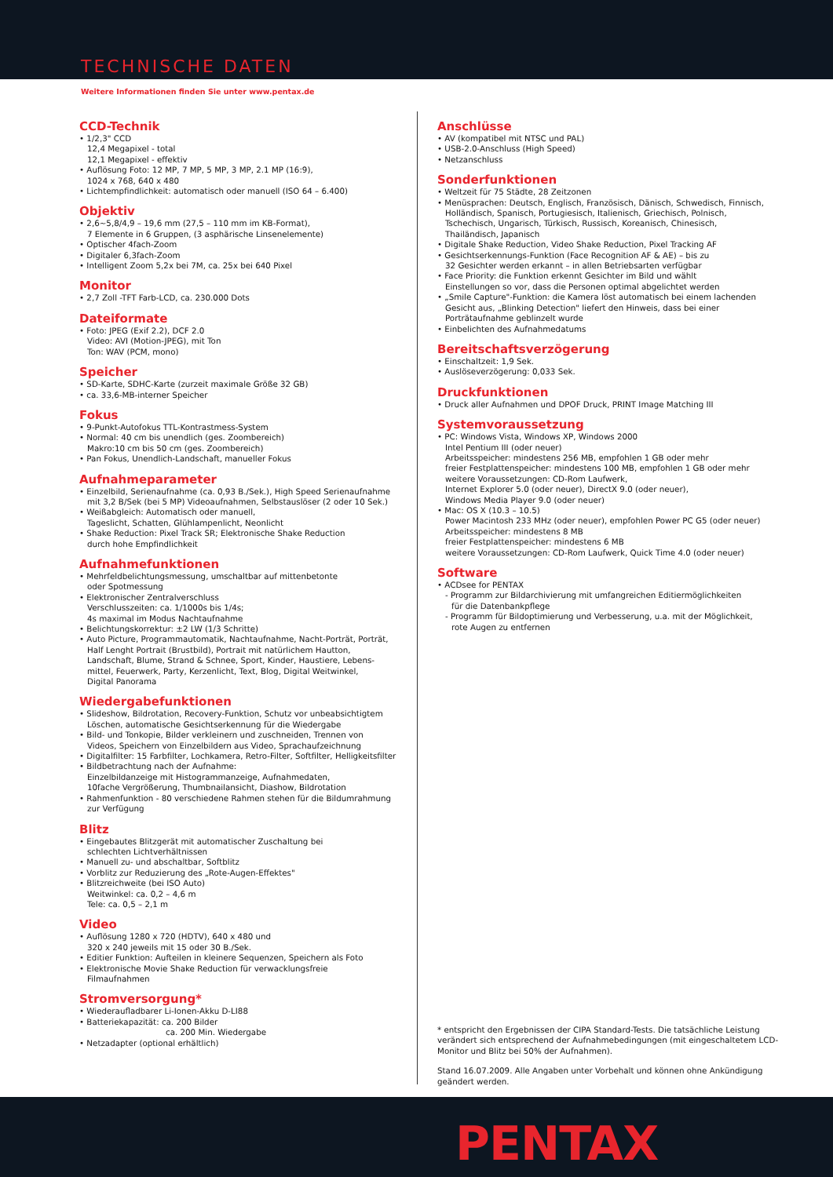TECHNISCHE DATEN
Weitere Informationen finden Sie unter www.pentax.de
CCD-Technik
• 1/2,3" CCD
12,4 Megapixel - total
12,1 Megapixel - effektiv
• Auflösung Foto: 12 MP, 7 MP, 5 MP, 3 MP, 2.1 MP (16:9),
1024 x 768, 640 x 480
• Lichtempfindlichkeit: automatisch oder manuell (ISO 64 – 6.400)
Objektiv
• 2,6~5,8/4,9 – 19,6 mm (27,5 – 110 mm im KB-Format),
7 Elemente in 6 Gruppen, (3 asphärische Linsenelemente)
• Optischer 4fach-Zoom
• Digitaler 6,3fach-Zoom
• Intelligent Zoom 5,2x bei 7M, ca. 25x bei 640 Pixel
Monitor
• 2,7 Zoll -TFT Farb-LCD, ca. 230.000 Dots
Dateiformate
• Foto: JPEG (Exif 2.2), DCF 2.0
Video: AVI (Motion-JPEG), mit Ton
Ton: WAV (PCM, mono)
Speicher
• SD-Karte, SDHC-Karte (zurzeit maximale Größe 32 GB)
• ca. 33,6-MB-interner Speicher
Fokus
• 9-Punkt-Autofokus TTL-Kontrastmess-System
• Normal: 40 cm bis unendlich (ges. Zoombereich)
Makro:10 cm bis 50 cm (ges. Zoombereich)
• Pan Fokus, Unendlich-Landschaft, manueller Fokus
Aufnahmeparameter
• Einzelbild, Serienaufnahme (ca. 0,93 B./Sek.), High Speed Serienaufnahme
mit 3,2 B/Sek (bei 5 MP) Videoaufnahmen, Selbstauslöser (2 oder 10 Sek.)
• Weißabgleich: Automatisch oder manuell,
Tageslicht, Schatten, Glühlampenlicht, Neonlicht
• Shake Reduction: Pixel Track SR; Elektronische Shake Reduction
durch hohe Empfindlichkeit
Aufnahmefunktionen
• Mehrfeldbelichtungsmessung, umschaltbar auf mittenbetonte
oder Spotmessung
• Elektronischer Zentralverschluss
Verschlusszeiten: ca. 1/1000s bis 1/4s;
4s maximal im Modus Nachtaufnahme
• Belichtungskorrektur: ±2 LW (1/3 Schritte)
• Auto Picture, Programmautomatik, Nachtaufnahme, Nacht-Porträt, Porträt,
Half Lenght Portrait (Brustbild), Portrait mit natürlichem Hautton,
Landschaft, Blume, Strand & Schnee, Sport, Kinder, Haustiere, Lebens-
mittel, Feuerwerk, Party, Kerzenlicht, Text, Blog, Digital Weitwinkel,
Digital Panorama
Wiedergabefunktionen
• Slideshow, Bildrotation, Recovery-Funktion, Schutz vor unbeabsichtigtem
Löschen, automatische Gesichtserkennung für die Wiedergabe
• Bild- und Tonkopie, Bilder verkleinern und zuschneiden, Trennen von
Videos, Speichern von Einzelbildern aus Video, Sprachaufzeichnung
• Digitalfilter: 15 Farbfilter, Lochkamera, Retro-Filter, Softfilter, Helligkeitsfilter
• Bildbetrachtung nach der Aufnahme:
Einzelbildanzeige mit Histogrammanzeige, Aufnahmedaten,
10fache Vergrößerung, Thumbnailansicht, Diashow, Bildrotation
• Rahmenfunktion - 80 verschiedene Rahmen stehen für die Bildumrahmung
zur Verfügung
Blitz
• Eingebautes Blitzgerät mit automatischer Zuschaltung bei
schlechten Lichtverhältnissen
• Manuell zu- und abschaltbar, Softblitz
• Vorblitz zur Reduzierung des „Rote-Augen-Effektes"
• Blitzreichweite (bei ISO Auto)
Weitwinkel: ca. 0,2 – 4,6 m
Tele: ca. 0,5 – 2,1 m
Video
• Auflösung 1280 x 720 (HDTV), 640 x 480 und
320 x 240 jeweils mit 15 oder 30 B./Sek.
• Editier Funktion: Aufteilen in kleinere Sequenzen, Speichern als Foto
• Elektronische Movie Shake Reduction für verwacklungsfreie
Filmaufnahmen
Stromversorgung*
• Wiederaufladbarer Li-Ionen-Akku D-LI88
• Batteriekapazität: ca. 200 Bilder
ca. 200 Min. Wiedergabe
• Netzadapter (optional erhältlich)
Anschlüsse
• AV (kompatibel mit NTSC und PAL)
• USB-2.0-Anschluss (High Speed)
• Netzanschluss
Sonderfunktionen
• Weltzeit für 75 Städte, 28 Zeitzonen
• Menüsprachen: Deutsch, Englisch, Französisch, Dänisch, Schwedisch, Finnisch,
Holländisch, Spanisch, Portugiesisch, Italienisch, Griechisch, Polnisch,
Tschechisch, Ungarisch, Türkisch, Russisch, Koreanisch, Chinesisch,
Thailändisch, Japanisch
• Digitale Shake Reduction, Video Shake Reduction, Pixel Tracking AF
• Gesichtserkennungs-Funktion (Face Recognition AF & AE) – bis zu
32 Gesichter werden erkannt – in allen Betriebsarten verfügbar
• Face Priority: die Funktion erkennt Gesichter im Bild und wählt
Einstellungen so vor, dass die Personen optimal abgelichtet werden
• „Smile Capture"-Funktion: die Kamera löst automatisch bei einem lachenden
Gesicht aus, „Blinking Detection" liefert den Hinweis, dass bei einer
Porträtaufnahme geblinzelt wurde
• Einbelichten des Aufnahmedatums
Bereitschaftsverzögerung
• Einschaltzeit: 1,9 Sek.
• Auslöseverzögerung: 0,033 Sek.
Druckfunktionen
• Druck aller Aufnahmen und DPOF Druck, PRINT Image Matching III
Systemvoraussetzung
• PC: Windows Vista, Windows XP, Windows 2000
Intel Pentium III (oder neuer)
Arbeitsspeicher: mindestens 256 MB, empfohlen 1 GB oder mehr
freier Festplattenspeicher: mindestens 100 MB, empfohlen 1 GB oder mehr
weitere Voraussetzungen: CD-Rom Laufwerk,
Internet Explorer 5.0 (oder neuer), DirectX 9.0 (oder neuer),
Windows Media Player 9.0 (oder neuer)
• Mac: OS X (10.3 – 10.5)
Power Macintosh 233 MHz (oder neuer), empfohlen Power PC G5 (oder neuer)
Arbeitsspeicher: mindestens 8 MB
freier Festplattenspeicher: mindestens 6 MB
weitere Voraussetzungen: CD-Rom Laufwerk, Quick Time 4.0 (oder neuer)
Software
• ACDsee for PENTAX
- Programm zur Bildarchivierung mit umfangreichen Editiermöglichkeiten
für die Datenbankpflege
- Programm für Bildoptimierung und Verbesserung, u.a. mit der Möglichkeit,
rote Augen zu entfernen
* entspricht den Ergebnissen der CIPA Standard-Tests. Die tatsächliche Leistung verändert sich entsprechend der Aufnahmebedingungen (mit eingeschaltetem LCD-Monitor und Blitz bei 50% der Aufnahmen).
Stand 16.07.2009. Alle Angaben unter Vorbehalt und können ohne Ankündigung geändert werden.
PENTAX